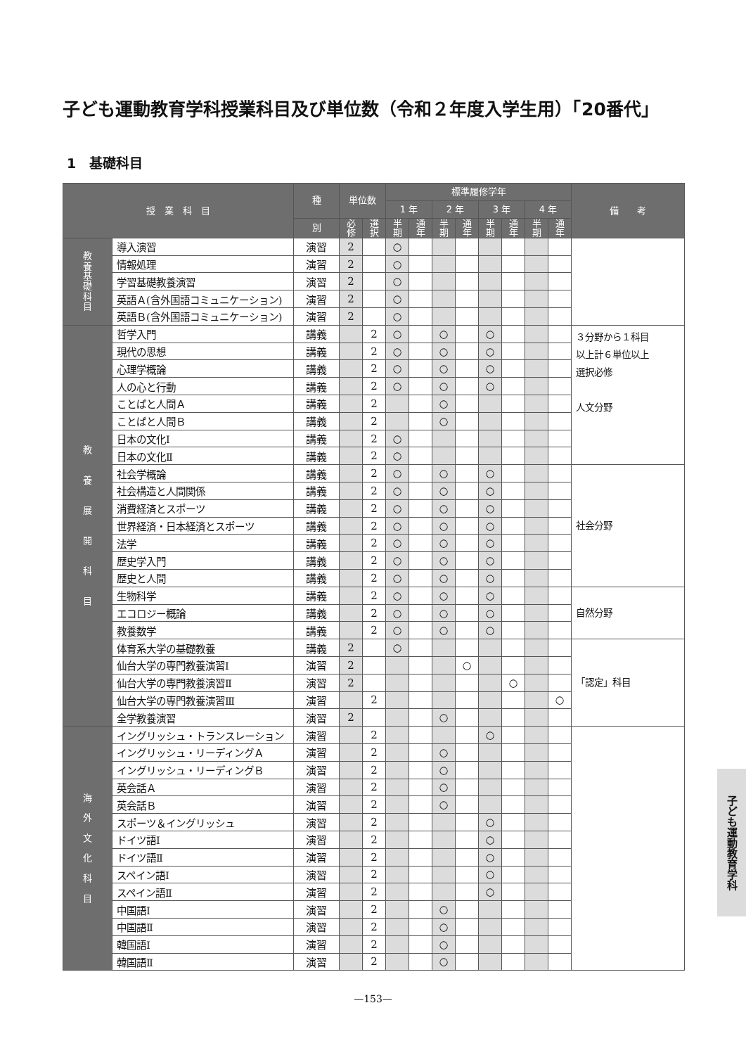子ども運動教育学科授業科目及び単位数（令和２年度入学生用）「20番代」
1　基礎科目
| 授 業 科 目 | | 種 | 単位数 | | 標準履修学年 | | | | | | | | 備 考 |
| --- | --- | --- | --- | --- | --- | --- | --- | --- | --- | --- | --- | --- | --- |
| | | | | | 1 年 | | 2 年 | | 3 年 | | 4 年 | | |
| | | 別 | 必 修 | 選 択 | 半 期 | 通 年 | 半 期 | 通 年 | 半 期 | 通 年 | 半 期 | 通 年 | |
| 教 養 基 礎 科 目 | 導入演習 | 演習 | 2 | | ○ | | | | | | | | |
| | 情報処理 | 演習 | 2 | | ○ | | | | | | | | |
| | 学習基礎教養演習 | 演習 | 2 | | ○ | | | | | | | | |
| | 英語Ａ(含外国語コミュニケーション) | 演習 | 2 | | ○ | | | | | | | | |
| | 英語Ｂ(含外国語コミュニケーション) | 演習 | 2 | | ○ | | | | | | | | |
| 教 養 展 開 科 目 | 哲学入門 | 講義 | | 2 | ○ | | ○ | | ○ | | | | ３分野から１科目 以上計６単位以上 選択必修 人文分野 |
| | 現代の思想 | 講義 | | 2 | ○ | | ○ | | ○ | | | | |
| | 心理学概論 | 講義 | | 2 | ○ | | ○ | | ○ | | | | |
| | 人の心と行動 | 講義 | | 2 | ○ | | ○ | | ○ | | | | |
| | ことばと人間Ａ | 講義 | | 2 | | | ○ | | | | | | |
| | ことばと人間Ｂ | 講義 | | 2 | | | ○ | | | | | | |
| | 日本の文化Ⅰ | 講義 | | 2 | ○ | | | | | | | | |
| | 日本の文化Ⅱ | 講義 | | 2 | ○ | | | | | | | | |
| | 社会学概論 | 講義 | | 2 | ○ | | ○ | | ○ | | | | 社会分野 |
| | 社会構造と人間関係 | 講義 | | 2 | ○ | | ○ | | ○ | | | | |
| | 消費経済とスポーツ | 講義 | | 2 | ○ | | ○ | | ○ | | | | |
| | 世界経済・日本経済とスポーツ | 講義 | | 2 | ○ | | ○ | | ○ | | | | |
| | 法学 | 講義 | | 2 | ○ | | ○ | | ○ | | | | |
| | 歴史学入門 | 講義 | | 2 | ○ | | ○ | | ○ | | | | |
| | 歴史と人間 | 講義 | | 2 | ○ | | ○ | | ○ | | | | |
| | 生物科学 | 講義 | | 2 | ○ | | ○ | | ○ | | | | 自然分野 |
| | エコロジー概論 | 講義 | | 2 | ○ | | ○ | | ○ | | | | |
| | 教養数学 | 講義 | | 2 | ○ | | ○ | | ○ | | | | |
| | 体育系大学の基礎教養 | 講義 | 2 | | ○ | | | | | | | | 「認定」科目 |
| | 仙台大学の専門教養演習Ⅰ | 演習 | 2 | | | | | ○ | | | | | |
| | 仙台大学の専門教養演習Ⅱ | 演習 | 2 | | | | | | | ○ | | | |
| | 仙台大学の専門教養演習Ⅲ | 演習 | | 2 | | | | | | | | ○ | |
| | 全学教養演習 | 演習 | 2 | | | | ○ | | | | | | |
| 海 外 文 化 科 目 | イングリッシュ・トランスレーション | 演習 | | 2 | | | | | ○ | | | | |
| | イングリッシュ・リーディングＡ | 演習 | | 2 | | | ○ | | | | | | |
| | イングリッシュ・リーディングＢ | 演習 | | 2 | | | ○ | | | | | | |
| | 英会話Ａ | 演習 | | 2 | | | ○ | | | | | | |
| | 英会話Ｂ | 演習 | | 2 | | | ○ | | | | | | |
| | スポーツ＆イングリッシュ | 演習 | | 2 | | | | | ○ | | | | |
| | ドイツ語Ⅰ | 演習 | | 2 | | | | | ○ | | | | |
| | ドイツ語Ⅱ | 演習 | | 2 | | | | | ○ | | | | |
| | スペイン語Ⅰ | 演習 | | 2 | | | | | ○ | | | | |
| | スペイン語Ⅱ | 演習 | | 2 | | | | | ○ | | | | |
| | 中国語Ⅰ | 演習 | | 2 | | | ○ | | | | | | |
| | 中国語Ⅱ | 演習 | | 2 | | | ○ | | | | | | |
| | 韓国語Ⅰ | 演習 | | 2 | | | ○ | | | | | | |
| | 韓国語Ⅱ | 演習 | | 2 | | | ○ | | | | | | |
子ども運動教育学科
—153—